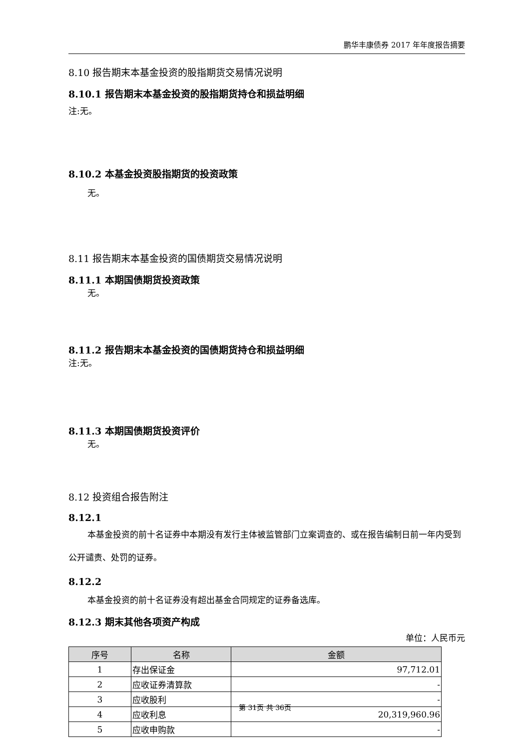鹏华丰康债券 2017 年年度报告摘要
8.10 报告期末本基金投资的股指期货交易情况说明
8.10.1 报告期末本基金投资的股指期货持仓和损益明细
注:无。
8.10.2 本基金投资股指期货的投资政策
无。
8.11 报告期末本基金投资的国债期货交易情况说明
8.11.1 本期国债期货投资政策
无。
8.11.2 报告期末本基金投资的国债期货持仓和损益明细
注:无。
8.11.3 本期国债期货投资评价
无。
8.12 投资组合报告附注
8.12.1
本基金投资的前十名证券中本期没有发行主体被监管部门立案调查的、或在报告编制日前一年内受到公开谴责、处罚的证券。
8.12.2
本基金投资的前十名证券没有超出基金合同规定的证券备选库。
8.12.3 期末其他各项资产构成
单位：人民币元
| 序号 | 名称 | 金额 |
| --- | --- | --- |
| 1 | 存出保证金 | 97,712.01 |
| 2 | 应收证券清算款 | - |
| 3 | 应收股利 | - |
| 4 | 应收利息 | 20,319,960.96 |
| 5 | 应收申购款 | - |
第 31页 共 36页